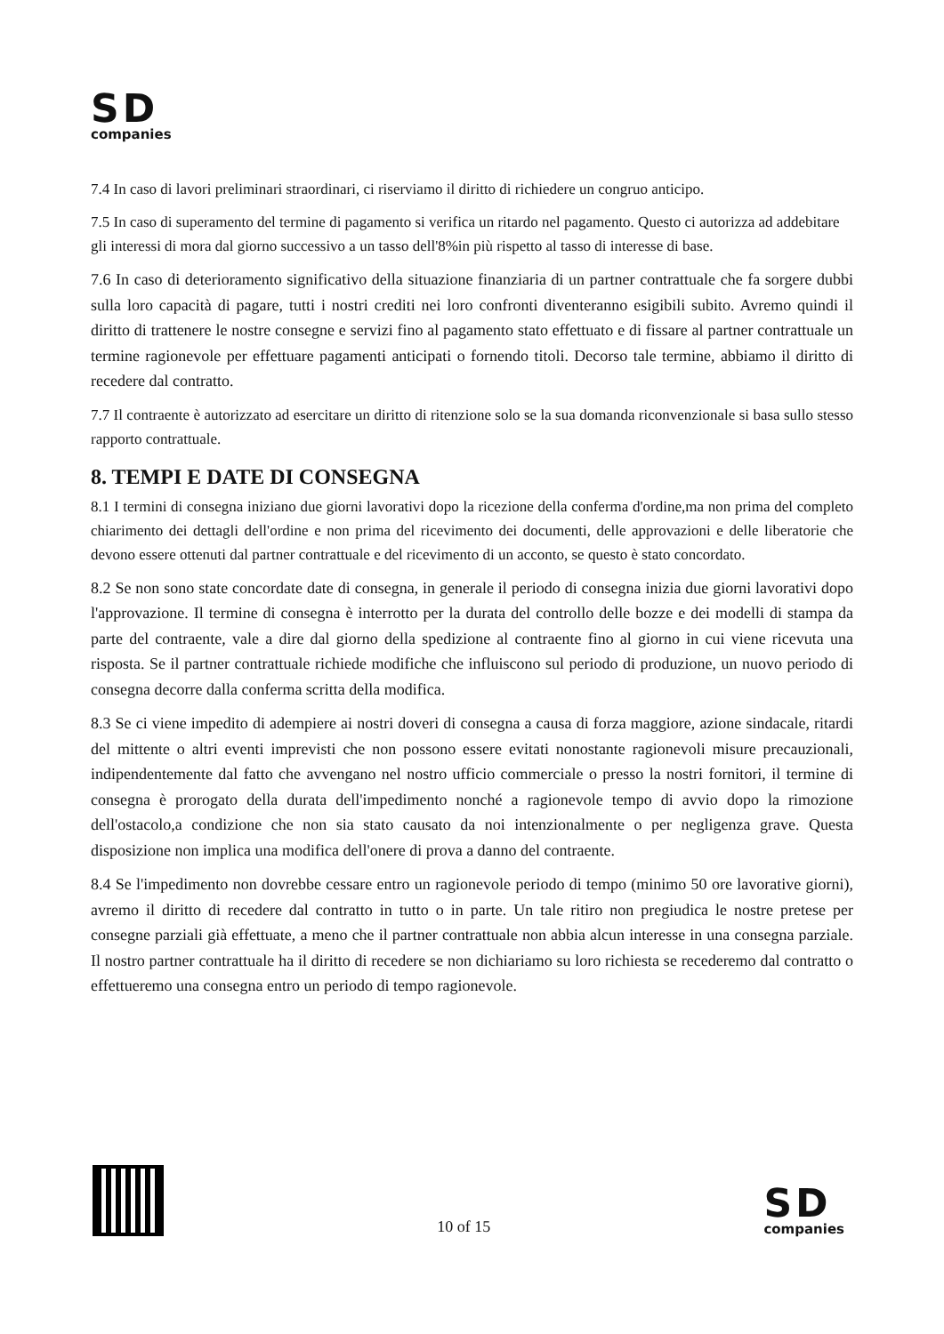SD
companies
7.4 In caso di lavori preliminari straordinari, ci riserviamo il diritto di richiedere un congruo anticipo.
7.5 In caso di superamento del termine di pagamento si verifica un ritardo nel pagamento. Questo ci autorizza ad addebitare gli interessi di mora dal giorno successivo a un tasso dell'8%in più rispetto al tasso di interesse di base.
7.6 In caso di deterioramento significativo della situazione finanziaria di un partner contrattuale che fa sorgere dubbi sulla loro capacità di pagare, tutti i nostri crediti nei loro confronti diventeranno esigibili subito. Avremo quindi il diritto di trattenere le nostre consegne e servizi fino al pagamento stato effettuato e di fissare al partner contrattuale un termine ragionevole per effettuare pagamenti anticipati o fornendo titoli. Decorso tale termine, abbiamo il diritto di recedere dal contratto.
7.7 Il contraente è autorizzato ad esercitare un diritto di ritenzione solo se la sua domanda riconvenzionale si basa sullo stesso rapporto contrattuale.
8. TEMPI E DATE DI CONSEGNA
8.1 I termini di consegna iniziano due giorni lavorativi dopo la ricezione della conferma d'ordine,ma non prima del completo chiarimento dei dettagli dell'ordine e non prima del ricevimento dei documenti, delle approvazioni e delle liberatorie che devono essere ottenuti dal partner contrattuale e del ricevimento di un acconto, se questo è stato concordato.
8.2 Se non sono state concordate date di consegna, in generale il periodo di consegna inizia due giorni lavorativi dopo l'approvazione. Il termine di consegna è interrotto per la durata del controllo delle bozze e dei modelli di stampa da parte del contraente, vale a dire dal giorno della spedizione al contraente fino al giorno in cui viene ricevuta una risposta. Se il partner contrattuale richiede modifiche che influiscono sul periodo di produzione, un nuovo periodo di consegna decorre dalla conferma scritta della modifica.
8.3 Se ci viene impedito di adempiere ai nostri doveri di consegna a causa di forza maggiore, azione sindacale, ritardi del mittente o altri eventi imprevisti che non possono essere evitati nonostante ragionevoli misure precauzionali, indipendentemente dal fatto che avvengano nel nostro ufficio commerciale o presso la nostri fornitori, il termine di consegna è prorogato della durata dell'impedimento nonché a ragionevole tempo di avvio dopo la rimozione dell'ostacolo,a condizione che non sia stato causato da noi intenzionalmente o per negligenza grave. Questa disposizione non implica una modifica dell'onere di prova a danno del contraente.
8.4 Se l'impedimento non dovrebbe cessare entro un ragionevole periodo di tempo (minimo 50 ore lavorative giorni), avremo il diritto di recedere dal contratto in tutto o in parte. Un tale ritiro non pregiudica le nostre pretese per consegne parziali già effettuate, a meno che il partner contrattuale non abbia alcun interesse in una consegna parziale. Il nostro partner contrattuale ha il diritto di recedere se non dichiariamo su loro richiesta se recederemo dal contratto o effettueremo una consegna entro un periodo di tempo ragionevole.
10 of 15
SD
companies